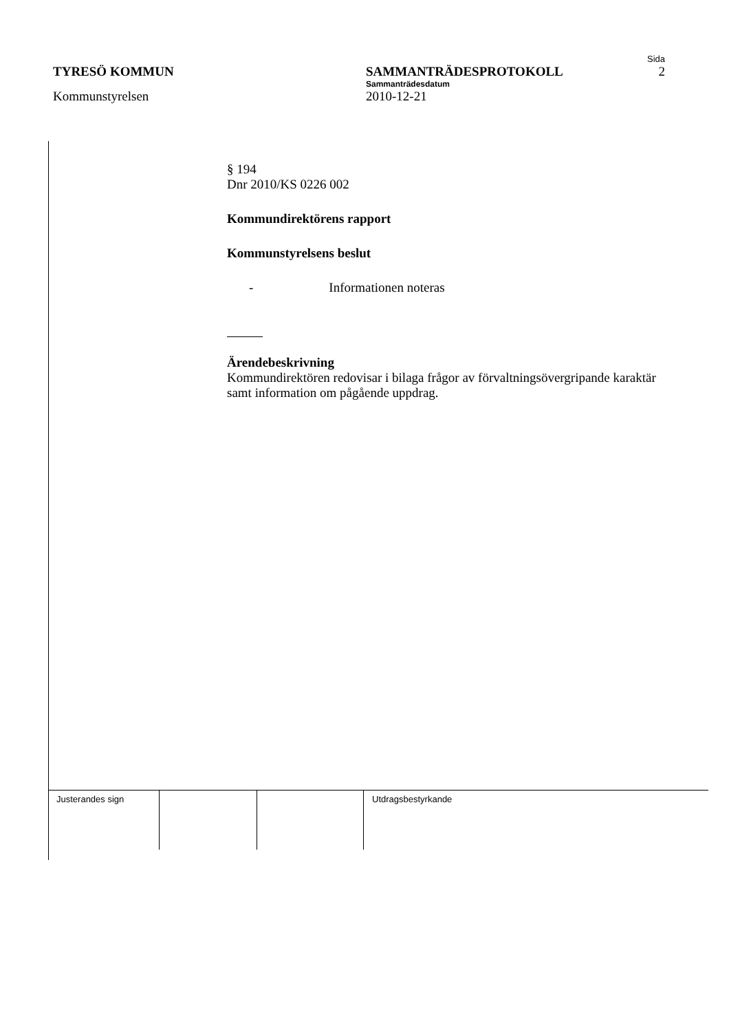Sida
TYRESÖ KOMMUN SAMMANTRÄDESPROTOKOLL 2
Sammanträdesdatum
Kommunstyrelsen 2010-12-21
§ 194
Dnr 2010/KS 0226 002
Kommundirektörens rapport
Kommunstyrelsens beslut
- Informationen noteras
Ärendebeskrivning
Kommundirektören redovisar i bilaga frågor av förvaltningsövergripande karaktär samt information om pågående uppdrag.
Justerandes sign Utdragsbestyrkande